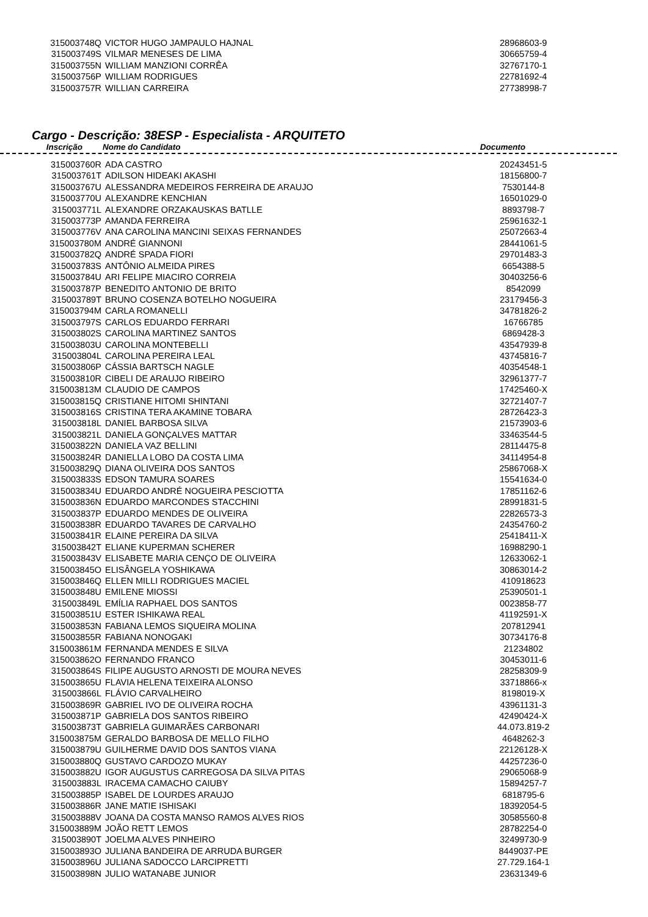| 315003748Q | VICTOR HUGO JAMPAULO HAJNAL | 28968603-9 |
| 315003749S | VILMAR MENESES DE LIMA | 30665759-4 |
| 315003755N | WILLIAM MANZIONI CORRÊA | 32767170-1 |
| 315003756P | WILLIAM RODRIGUES | 22781692-4 |
| 315003757R | WILLIAN CARREIRA | 27738998-7 |
Cargo - Descrição: 38ESP - Especialista - ARQUITETO
Inscrição Nome do Candidato Documento
| 315003760R | ADA CASTRO | 20243451-5 |
| 315003761T | ADILSON HIDEAKI AKASHI | 18156800-7 |
| 315003767U | ALESSANDRA MEDEIROS FERREIRA DE ARAUJO | 7530144-8 |
| 315003770U | ALEXANDRE KENCHIAN | 16501029-0 |
| 315003771L | ALEXANDRE ORZAKAUSKAS BATLLE | 8893798-7 |
| 315003773P | AMANDA FERREIRA | 25961632-1 |
| 315003776V | ANA CAROLINA MANCINI SEIXAS FERNANDES | 25072663-4 |
| 315003780M | ANDRÉ GIANNONI | 28441061-5 |
| 315003782Q | ANDRÉ SPADA FIORI | 29701483-3 |
| 315003783S | ANTÔNIO ALMEIDA PIRES | 6654388-5 |
| 315003784U | ARI FELIPE MIACIRO CORREIA | 30403256-6 |
| 315003787P | BENEDITO ANTONIO DE BRITO | 8542099 |
| 315003789T | BRUNO COSENZA BOTELHO NOGUEIRA | 23179456-3 |
| 315003794M | CARLA ROMANELLI | 34781826-2 |
| 315003797S | CARLOS EDUARDO FERRARI | 16766785 |
| 315003802S | CAROLINA MARTINEZ SANTOS | 6869428-3 |
| 315003803U | CAROLINA MONTEBELLI | 43547939-8 |
| 315003804L | CAROLINA PEREIRA LEAL | 43745816-7 |
| 315003806P | CÁSSIA BARTSCH NAGLE | 40354548-1 |
| 315003810R | CIBELI DE ARAUJO RIBEIRO | 32961377-7 |
| 315003813M | CLAUDIO DE CAMPOS | 17425460-X |
| 315003815Q | CRISTIANE HITOMI SHINTANI | 32721407-7 |
| 315003816S | CRISTINA TERA AKAMINE TOBARA | 28726423-3 |
| 315003818L | DANIEL BARBOSA SILVA | 21573903-6 |
| 315003821L | DANIELA GONÇALVES MATTAR | 33463544-5 |
| 315003822N | DANIELA VAZ BELLINI | 28114475-8 |
| 315003824R | DANIELLA LOBO DA COSTA LIMA | 34114954-8 |
| 315003829Q | DIANA OLIVEIRA DOS SANTOS | 25867068-X |
| 315003833S | EDSON TAMURA SOARES | 15541634-0 |
| 315003834U | EDUARDO ANDRÉ NOGUEIRA PESCIOTTA | 17851162-6 |
| 315003836N | EDUARDO MARCONDES STACCHINI | 28991831-5 |
| 315003837P | EDUARDO MENDES DE OLIVEIRA | 22826573-3 |
| 315003838R | EDUARDO TAVARES DE CARVALHO | 24354760-2 |
| 315003841R | ELAINE PEREIRA DA SILVA | 25418411-X |
| 315003842T | ELIANE KUPERMAN SCHERER | 16988290-1 |
| 315003843V | ELISABETE MARIA CENÇO DE OLIVEIRA | 12633062-1 |
| 315003845O | ELISÂNGELA YOSHIKAWA | 30863014-2 |
| 315003846Q | ELLEN MILLI RODRIGUES MACIEL | 410918623 |
| 315003848U | EMILENE MIOSSI | 25390501-1 |
| 315003849L | EMÍLIA RAPHAEL DOS SANTOS | 0023858-77 |
| 315003851U | ESTER ISHIKAWA REAL | 41192591-X |
| 315003853N | FABIANA LEMOS SIQUEIRA MOLINA | 207812941 |
| 315003855R | FABIANA NONOGAKI | 30734176-8 |
| 315003861M | FERNANDA MENDES E SILVA | 21234802 |
| 315003862O | FERNANDO FRANCO | 30453011-6 |
| 315003864S | FILIPE AUGUSTO ARNOSTI DE MOURA NEVES | 28258309-9 |
| 315003865U | FLAVIA HELENA TEIXEIRA ALONSO | 33718866-x |
| 315003866L | FLÁVIO CARVALHEIRO | 8198019-X |
| 315003869R | GABRIEL IVO DE OLIVEIRA ROCHA | 43961131-3 |
| 315003871P | GABRIELA DOS SANTOS RIBEIRO | 42490424-X |
| 315003873T | GABRIELA GUIMARÃES CARBONARI | 44.073.819-2 |
| 315003875M | GERALDO BARBOSA DE MELLO FILHO | 4648262-3 |
| 315003879U | GUILHERME DAVID DOS SANTOS VIANA | 22126128-X |
| 315003880Q | GUSTAVO CARDOZO MUKAY | 44257236-0 |
| 315003882U | IGOR AUGUSTUS CARREGOSA DA SILVA PITAS | 29065068-9 |
| 315003883L | IRACEMA CAMACHO CAIUBY | 15894257-7 |
| 315003885P | ISABEL DE LOURDES ARAUJO | 6818795-6 |
| 315003886R | JANE MATIE ISHISAKI | 18392054-5 |
| 315003888V | JOANA DA COSTA MANSO RAMOS ALVES RIOS | 30585560-8 |
| 315003889M | JOÃO RETT LEMOS | 28782254-0 |
| 315003890T | JOELMA ALVES PINHEIRO | 32499730-9 |
| 315003893O | JULIANA BANDEIRA DE ARRUDA BURGER | 8449037-PE |
| 315003896U | JULIANA SADOCCO LARCIPRETTI | 27.729.164-1 |
| 315003898N | JULIO WATANABE JUNIOR | 23631349-6 |